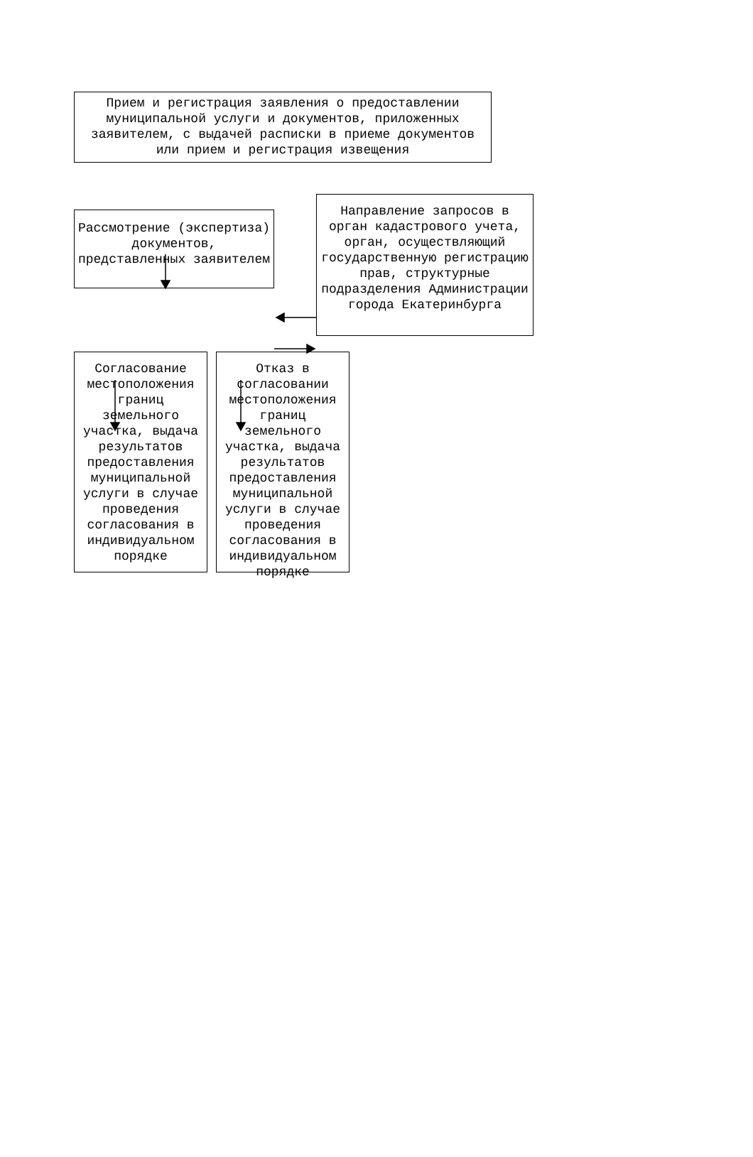Прием и регистрация заявления о предоставлении муниципальной услуги и документов, приложенных заявителем, с выдачей расписки в приеме документов или прием и регистрация извещения
Рассмотрение (экспертиза) документов, представленных заявителем
Направление запросов в орган кадастрового учета, орган, осуществляющий государственную регистрацию прав, структурные подразделения Администрации города Екатеринбурга
Согласование местоположения границ земельного участка, выдача результатов предоставления муниципальной услуги в случае проведения согласования в индивидуальном порядке
Отказ в согласовании местоположения границ земельного участка, выдача результатов предоставления муниципальной услуги в случае проведения согласования в индивидуальном порядке